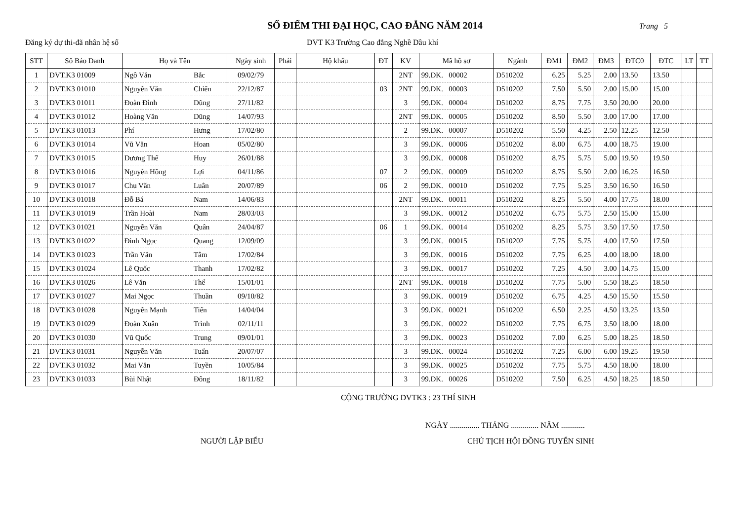SỔ ĐIỂM THI ĐẠI HỌC, CAO ĐẲNG NĂM 2014
Trang 5
Đăng ký dự thi-đã nhân hệ số DVT K3 Trường Cao đẳng Nghề Dầu khí
| STT | Số Báo Danh | Họ và Tên | | Ngày sinh | Phái | Hộ khẩu | ĐT | KV | Mã hồ sơ | Ngành | ĐM1 | ĐM2 | ĐM3 | ĐTC0 | ĐTC | LT | TT |
| --- | --- | --- | --- | --- | --- | --- | --- | --- | --- | --- | --- | --- | --- | --- | --- | --- | --- |
| 1 | DVT.K3 01009 | Ngô Văn | Bắc | 09/02/79 | | | | 2NT | 99.DK. 00002 | D510202 | 6.25 | 5.25 | 2.00 | 13.50 | 13.50 | | |
| 2 | DVT.K3 01010 | Nguyễn Văn | Chiến | 22/12/87 | | | 03 | 2NT | 99.DK. 00003 | D510202 | 7.50 | 5.50 | 2.00 | 15.00 | 15.00 | | |
| 3 | DVT.K3 01011 | Đoàn Đình | Dũng | 27/11/82 | | | | 3 | 99.DK. 00004 | D510202 | 8.75 | 7.75 | 3.50 | 20.00 | 20.00 | | |
| 4 | DVT.K3 01012 | Hoàng Văn | Dũng | 14/07/93 | | | | 2NT | 99.DK. 00005 | D510202 | 8.50 | 5.50 | 3.00 | 17.00 | 17.00 | | |
| 5 | DVT.K3 01013 | Phí | Hưng | 17/02/80 | | | | 2 | 99.DK. 00007 | D510202 | 5.50 | 4.25 | 2.50 | 12.25 | 12.50 | | |
| 6 | DVT.K3 01014 | Vũ Văn | Hoan | 05/02/80 | | | | 3 | 99.DK. 00006 | D510202 | 8.00 | 6.75 | 4.00 | 18.75 | 19.00 | | |
| 7 | DVT.K3 01015 | Dương Thế | Huy | 26/01/88 | | | | 3 | 99.DK. 00008 | D510202 | 8.75 | 5.75 | 5.00 | 19.50 | 19.50 | | |
| 8 | DVT.K3 01016 | Nguyễn Hồng | Lợi | 04/11/86 | | | 07 | 2 | 99.DK. 00009 | D510202 | 8.75 | 5.50 | 2.00 | 16.25 | 16.50 | | |
| 9 | DVT.K3 01017 | Chu Văn | Luân | 20/07/89 | | | 06 | 2 | 99.DK. 00010 | D510202 | 7.75 | 5.25 | 3.50 | 16.50 | 16.50 | | |
| 10 | DVT.K3 01018 | Đỗ Bá | Nam | 14/06/83 | | | | 2NT | 99.DK. 00011 | D510202 | 8.25 | 5.50 | 4.00 | 17.75 | 18.00 | | |
| 11 | DVT.K3 01019 | Trần Hoài | Nam | 28/03/03 | | | | 3 | 99.DK. 00012 | D510202 | 6.75 | 5.75 | 2.50 | 15.00 | 15.00 | | |
| 12 | DVT.K3 01021 | Nguyễn Văn | Quân | 24/04/87 | | | 06 | 1 | 99.DK. 00014 | D510202 | 8.25 | 5.75 | 3.50 | 17.50 | 17.50 | | |
| 13 | DVT.K3 01022 | Đinh Ngọc | Quang | 12/09/09 | | | | 3 | 99.DK. 00015 | D510202 | 7.75 | 5.75 | 4.00 | 17.50 | 17.50 | | |
| 14 | DVT.K3 01023 | Trần Văn | Tâm | 17/02/84 | | | | 3 | 99.DK. 00016 | D510202 | 7.75 | 6.25 | 4.00 | 18.00 | 18.00 | | |
| 15 | DVT.K3 01024 | Lê Quốc | Thanh | 17/02/82 | | | | 3 | 99.DK. 00017 | D510202 | 7.25 | 4.50 | 3.00 | 14.75 | 15.00 | | |
| 16 | DVT.K3 01026 | Lê Văn | Thể | 15/01/01 | | | | 2NT | 99.DK. 00018 | D510202 | 7.75 | 5.00 | 5.50 | 18.25 | 18.50 | | |
| 17 | DVT.K3 01027 | Mai Ngọc | Thuần | 09/10/82 | | | | 3 | 99.DK. 00019 | D510202 | 6.75 | 4.25 | 4.50 | 15.50 | 15.50 | | |
| 18 | DVT.K3 01028 | Nguyễn Mạnh | Tiến | 14/04/04 | | | | 3 | 99.DK. 00021 | D510202 | 6.50 | 2.25 | 4.50 | 13.25 | 13.50 | | |
| 19 | DVT.K3 01029 | Đoàn Xuân | Trình | 02/11/11 | | | | 3 | 99.DK. 00022 | D510202 | 7.75 | 6.75 | 3.50 | 18.00 | 18.00 | | |
| 20 | DVT.K3 01030 | Vũ Quốc | Trung | 09/01/01 | | | | 3 | 99.DK. 00023 | D510202 | 7.00 | 6.25 | 5.00 | 18.25 | 18.50 | | |
| 21 | DVT.K3 01031 | Nguyễn Văn | Tuấn | 20/07/07 | | | | 3 | 99.DK. 00024 | D510202 | 7.25 | 6.00 | 6.00 | 19.25 | 19.50 | | |
| 22 | DVT.K3 01032 | Mai Văn | Tuyền | 10/05/84 | | | | 3 | 99.DK. 00025 | D510202 | 7.75 | 5.75 | 4.50 | 18.00 | 18.00 | | |
| 23 | DVT.K3 01033 | Bùi Nhật | Đông | 18/11/82 | | | | 3 | 99.DK. 00026 | D510202 | 7.50 | 6.25 | 4.50 | 18.25 | 18.50 | | |
CỘNG TRƯỜNG DVTK3 : 23 THÍ SINH
NGÀY ............... THÁNG .............. NĂM ............
NGƯỜI LẬP BIỂU CHỦ TỊCH HỘI ĐỒNG TUYỂN SINH